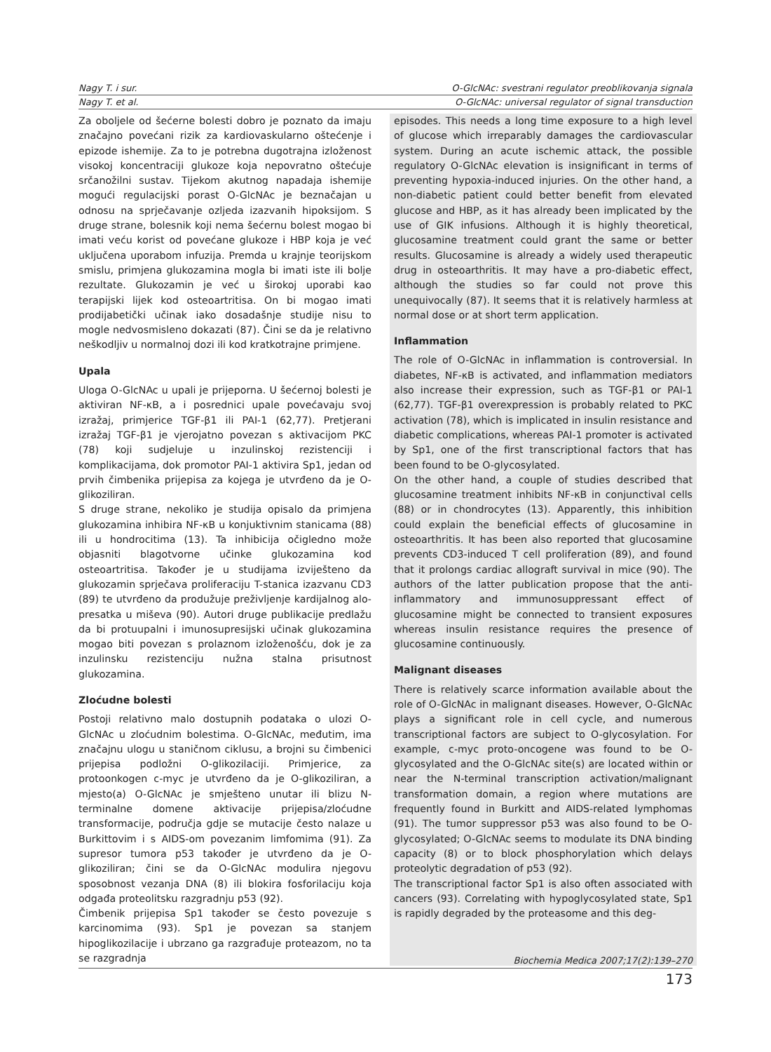Nagy T. i sur. O-GlcNAc: svestrani regulator preoblikovanja signala
Nagy T. et al. O-GlcNAc: universal regulator of signal transduction
Za oboljele od šećerne bolesti dobro je poznato da imaju značajno povećani rizik za kardiovaskularno oštećenje i epizode ishemije. Za to je potrebna dugotrajna izloženost visokoj koncentraciji glukoze koja nepovratno oštećuje srčanožilni sustav. Tijekom akutnog napadaja ishemije mogući regulacijski porast O-GlcNAc je beznačajan u odnosu na sprječavanje ozljeda izazvanih hipoksijom. S druge strane, bolesnik koji nema šećernu bolest mogao bi imati veću korist od povećane glukoze i HBP koja je već uključena uporabom infuzija. Premda u krajnje teorijskom smislu, primjena glukozamina mogla bi imati iste ili bolje rezultate. Glukozamin je već u širokoj uporabi kao terapijski lijek kod osteoartritisa. On bi mogao imati prodijabetički učinak iako dosadašnje studije nisu to mogle nedvosmisleno dokazati (87). Čini se da je relativno neškodljiv u normalnoj dozi ili kod kratkotrajne primjene.
Upala
Uloga O-GlcNAc u upali je prijeporna. U šećernoj bolesti je aktiviran NF-κB, a i posrednici upale povećavaju svoj izražaj, primjerice TGF-β1 ili PAI-1 (62,77). Pretjerani izražaj TGF-β1 je vjerojatno povezan s aktivacijom PKC (78) koji sudjeluje u inzulinskoj rezistenciji i komplikacijama, dok promotor PAI-1 aktivira Sp1, jedan od prvih čimbenika prijepisa za kojega je utvrđeno da je O-glikoziliran.
S druge strane, nekoliko je studija opisalo da primjena glukozamina inhibira NF-κB u konjuktivnim stanicama (88) ili u hondrocitima (13). Ta inhibicija očigledno može objasniti blagotvorne učinke glukozamina kod osteoartritisa. Također je u studijama izviješteno da glukozamin sprječava proliferaciju T-stanica izazvanu CD3 (89) te utvrđeno da produžuje preživljenje kardijalnog alo-presatka u miševa (90). Autori druge publikacije predlažu da bi protuupalni i imunosupresijski učinak glukozamina mogao biti povezan s prolaznom izloženošću, dok je za inzulinsku rezistenciju nužna stalna prisutnost glukozamina.
Zloćudne bolesti
Postoji relativno malo dostupnih podataka o ulozi O-GlcNAc u zloćudnim bolestima. O-GlcNAc, međutim, ima značajnu ulogu u staničnom ciklusu, a brojni su čimbenici prijepisa podložni O-glikozilaciji. Primjerice, za protoonkogen c-myc je utvrđeno da je O-glikoziliran, a mjesto(a) O-GlcNAc je smješteno unutar ili blizu N-terminalne domene aktivacije prijepisa/zloćudne transformacije, područja gdje se mutacije često nalaze u Burkittovim i s AIDS-om povezanim limfomima (91). Za supresor tumora p53 također je utvrđeno da je O-glikoziliran; čini se da O-GlcNAc modulira njegovu sposobnost vezanja DNA (8) ili blokira fosforilaciju koja odgađa proteolitsku razgradnju p53 (92).
Čimbenik prijepisa Sp1 također se često povezuje s karcinomima (93). Sp1 je povezan sa stanjem hipoglikozilacije i ubrzano ga razgrađuje proteazom, no ta se razgradnja
episodes. This needs a long time exposure to a high level of glucose which irreparably damages the cardiovascular system. During an acute ischemic attack, the possible regulatory O-GlcNAc elevation is insignificant in terms of preventing hypoxia-induced injuries. On the other hand, a non-diabetic patient could better benefit from elevated glucose and HBP, as it has already been implicated by the use of GIK infusions. Although it is highly theoretical, glucosamine treatment could grant the same or better results. Glucosamine is already a widely used therapeutic drug in osteoarthritis. It may have a pro-diabetic effect, although the studies so far could not prove this unequivocally (87). It seems that it is relatively harmless at normal dose or at short term application.
Inflammation
The role of O-GlcNAc in inflammation is controversial. In diabetes, NF-κB is activated, and inflammation mediators also increase their expression, such as TGF-β1 or PAI-1 (62,77). TGF-β1 overexpression is probably related to PKC activation (78), which is implicated in insulin resistance and diabetic complications, whereas PAI-1 promoter is activated by Sp1, one of the first transcriptional factors that has been found to be O-glycosylated.
On the other hand, a couple of studies described that glucosamine treatment inhibits NF-κB in conjunctival cells (88) or in chondrocytes (13). Apparently, this inhibition could explain the beneficial effects of glucosamine in osteoarthritis. It has been also reported that glucosamine prevents CD3-induced T cell proliferation (89), and found that it prolongs cardiac allograft survival in mice (90). The authors of the latter publication propose that the anti-inflammatory and immunosuppressant effect of glucosamine might be connected to transient exposures whereas insulin resistance requires the presence of glucosamine continuously.
Malignant diseases
There is relatively scarce information available about the role of O-GlcNAc in malignant diseases. However, O-GlcNAc plays a significant role in cell cycle, and numerous transcriptional factors are subject to O-glycosylation. For example, c-myc proto-oncogene was found to be O-glycosylated and the O-GlcNAc site(s) are located within or near the N-terminal transcription activation/malignant transformation domain, a region where mutations are frequently found in Burkitt and AIDS-related lymphomas (91). The tumor suppressor p53 was also found to be O-glycosylated; O-GlcNAc seems to modulate its DNA binding capacity (8) or to block phosphorylation which delays proteolytic degradation of p53 (92).
The transcriptional factor Sp1 is also often associated with cancers (93). Correlating with hypoglycosylated state, Sp1 is rapidly degraded by the proteasome and this deg-
Biochemia Medica 2007;17(2):139–270
173